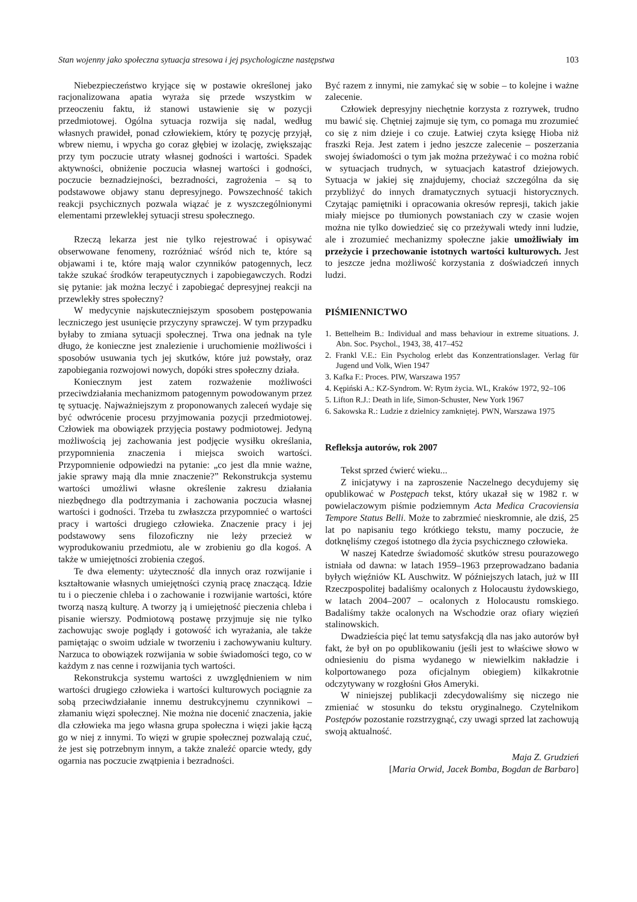Stan wojenny jako społeczna sytuacja stresowa i jej psychologiczne następstwa 103
Niebezpieczeństwo kryjące się w postawie określonej jako racjonalizowana apatia wyraża się przede wszystkim w przeoczeniu faktu, iż stanowi ustawienie się w pozycji przedmiotowej. Ogólna sytuacja rozwija się nadal, według własnych prawideł, ponad człowiekiem, który tę pozycję przyjął, wbrew niemu, i wpycha go coraz głębiej w izolację, zwiększając przy tym poczucie utraty własnej godności i wartości. Spadek aktywności, obniżenie poczucia własnej wartości i godności, poczucie beznadziejności, bezradności, zagrożenia – są to podstawowe objawy stanu depresyjnego. Powszechność takich reakcji psychicznych pozwala wiązać je z wyszczególnionymi elementami przewlekłej sytuacji stresu społecznego.
Rzeczą lekarza jest nie tylko rejestrować i opisywać obserwowane fenomeny, rozróżniać wśród nich te, które są objawami i te, które mają walor czynników patogennych, lecz także szukać środków terapeutycznych i zapobiegawczych. Rodzi się pytanie: jak można leczyć i zapobiegać depresyjnej reakcji na przewlekły stres społeczny?
W medycynie najskuteczniejszym sposobem postępowania leczniczego jest usunięcie przyczyny sprawczej. W tym przypadku byłaby to zmiana sytuacji społecznej. Trwa ona jednak na tyle długo, że konieczne jest znalezienie i uruchomienie możliwości i sposobów usuwania tych jej skutków, które już powstały, oraz zapobiegania rozwojowi nowych, dopóki stres społeczny działa.
Koniecznym jest zatem rozważenie możliwości przeciwdziałania mechanizmom patogennym powodowanym przez tę sytuację. Najważniejszym z proponowanych zaleceń wydaje się być odwrócenie procesu przyjmowania pozycji przedmiotowej. Człowiek ma obowiązek przyjęcia postawy podmiotowej. Jedyną możliwością jej zachowania jest podjęcie wysiłku określania, przypomnienia znaczenia i miejsca swoich wartości. Przypomnienie odpowiedzi na pytanie: „co jest dla mnie ważne, jakie sprawy mają dla mnie znaczenie?” Rekonstrukcja systemu wartości umożliwi własne określenie zakresu działania niezbędnego dla podtrzymania i zachowania poczucia własnej wartości i godności. Trzeba tu zwłaszcza przypomnieć o wartości pracy i wartości drugiego człowieka. Znaczenie pracy i jej podstawowy sens filozoficzny nie leży przecież w wyprodukowaniu przedmiotu, ale w zrobieniu go dla kogoś. A także w umiejętności zrobienia czegoś.
Te dwa elementy: użyteczność dla innych oraz rozwijanie i kształtowanie własnych umiejętności czynią pracę znaczącą. Idzie tu i o pieczenie chleba i o zachowanie i rozwijanie wartości, które tworzą naszą kulturę. A tworzy ją i umiejętność pieczenia chleba i pisanie wierszy. Podmiotową postawę przyjmuje się nie tylko zachowując swoje poglądy i gotowość ich wyrażania, ale także pamiętając o swoim udziale w tworzeniu i zachowywaniu kultury. Narzuca to obowiązek rozwijania w sobie świadomości tego, co w każdym z nas cenne i rozwijania tych wartości.
Rekonstrukcja systemu wartości z uwzględnieniem w nim wartości drugiego człowieka i wartości kulturowych pociągnie za sobą przeciwdziałanie innemu destrukcyjnemu czynnikowi – złamaniu więzi społecznej. Nie można nie docenić znaczenia, jakie dla człowieka ma jego własna grupa społeczna i więzi jakie łączą go w niej z innymi. To więzi w grupie społecznej pozwalają czuć, że jest się potrzebnym innym, a także znaleźć oparcie wtedy, gdy ogarnia nas poczucie zwątpienia i bezradności.
Być razem z innymi, nie zamykać się w sobie – to kolejne i ważne zalecenie.
Człowiek depresyjny niechętnie korzysta z rozrywek, trudno mu bawić się. Chętniej zajmuje się tym, co pomaga mu zrozumieć co się z nim dzieje i co czuje. Łatwiej czyta księgę Hioba niż fraszki Reja. Jest zatem i jedno jeszcze zalecenie – poszerzania swojej świadomości o tym jak można przeżywać i co można robić w sytuacjach trudnych, w sytuacjach katastrof dziejowych. Sytuacja w jakiej się znajdujemy, chociaż szczególna da się przybliżyć do innych dramatycznych sytuacji historycznych. Czytając pamiętniki i opracowania okresów represji, takich jakie miały miejsce po tłumionych powstaniach czy w czasie wojen można nie tylko dowiedzieć się co przeżywali wtedy inni ludzie, ale i zrozumieć mechanizmy społeczne jakie umożliwiały im przeżycie i przechowanie istotnych wartości kulturowych. Jest to jeszcze jedna możliwość korzystania z doświadczeń innych ludzi.
PIŚMIENNICTWO
1. Bettelheim B.: Individual and mass behaviour in extreme situations. J. Abn. Soc. Psychol., 1943, 38, 417–452
2. Frankl V.E.: Ein Psycholog erlebt das Konzentrationslager. Verlag für Jugend und Volk, Wien 1947
3. Kafka F.: Proces. PIW, Warszawa 1957
4. Kępiński A.: KZ-Syndrom. W: Rytm życia. WL, Kraków 1972, 92–106
5. Lifton R.J.: Death in life, Simon-Schuster, New York 1967
6. Sakowska R.: Ludzie z dzielnicy zamkniętej. PWN, Warszawa 1975
Refleksja autorów, rok 2007
Tekst sprzed ćwierć wieku...
Z inicjatywy i na zaproszenie Naczelnego decydujemy się opublikować w Postępach tekst, który ukazał się w 1982 r. w powielaczowym piśmie podziemnym Acta Medica Cracoviensia Tempore Status Belli. Może to zabrzmieć nieskromnie, ale dziś, 25 lat po napisaniu tego krótkiego tekstu, mamy poczucie, że dotknęliśmy czegoś istotnego dla życia psychicznego człowieka.
W naszej Katedrze świadomość skutków stresu pourazowego istniała od dawna: w latach 1959–1963 przeprowadzano badania byłych więźniów KL Auschwitz. W późniejszych latach, już w III Rzeczpospolitej badaliśmy ocalonych z Holocaustu żydowskiego, w latach 2004–2007 – ocalonych z Holocaustu romskiego. Badaliśmy także ocalonych na Wschodzie oraz ofiary więzień stalinowskich.
Dwadzieścia pięć lat temu satysfakcją dla nas jako autorów był fakt, że był on po opublikowaniu (jeśli jest to właściwe słowo w odniesieniu do pisma wydanego w niewielkim nakładzie i kolportowanego poza oficjalnym obiegiem) kilkakrotnie odczytywany w rozgłośni Głos Ameryki.
W niniejszej publikacji zdecydowaliśmy się niczego nie zmieniać w stosunku do tekstu oryginalnego. Czytelnikom Postępów pozostanie rozstrzygnąć, czy uwagi sprzed lat zachowują swoją aktualność.
Maja Z. Grudzień
[Maria Orwid, Jacek Bomba, Bogdan de Barbaro]